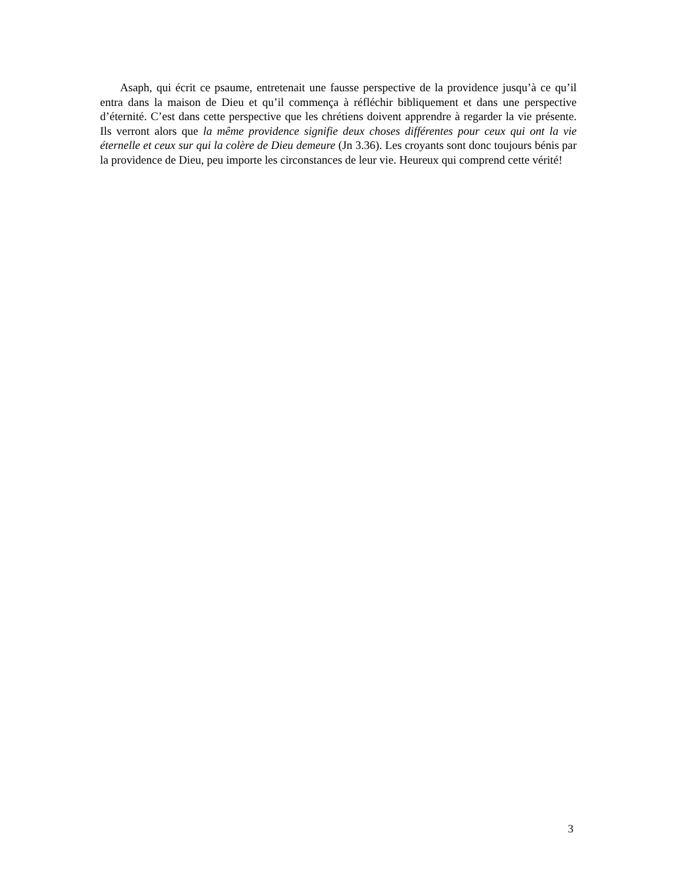Asaph, qui écrit ce psaume, entretenait une fausse perspective de la providence jusqu’à ce qu’il entra dans la maison de Dieu et qu’il commença à réfléchir bibliquement et dans une perspective d’éternité. C’est dans cette perspective que les chrétiens doivent apprendre à regarder la vie présente. Ils verront alors que la même providence signifie deux choses différentes pour ceux qui ont la vie éternelle et ceux sur qui la colère de Dieu demeure (Jn 3.36). Les croyants sont donc toujours bénis par la providence de Dieu, peu importe les circonstances de leur vie. Heureux qui comprend cette vérité!
3